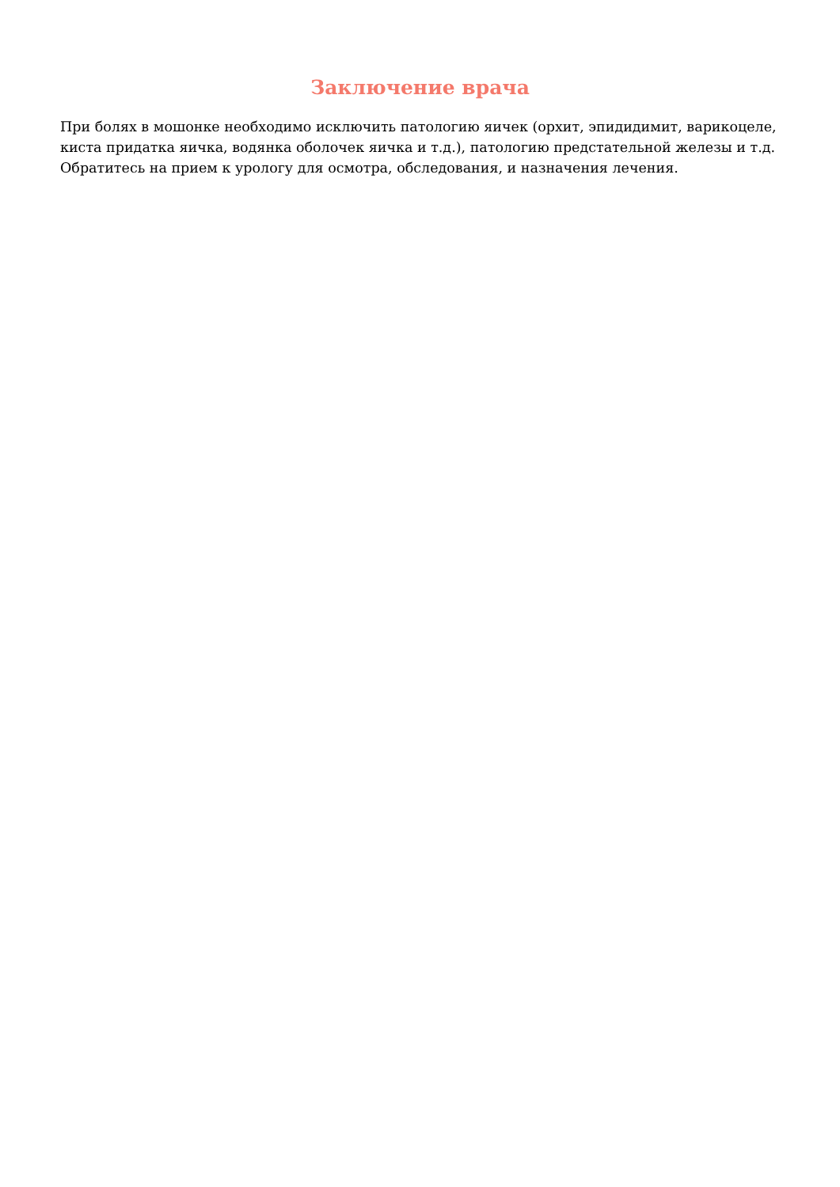Заключение врача
При болях в мошонке необходимо исключить патологию яичек (орхит, эпидидимит, варикоцеле, киста придатка яичка, водянка оболочек яичка и т.д.), патологию предстательной железы и т.д. Обратитесь на прием к урологу для осмотра, обследования, и назначения лечения.